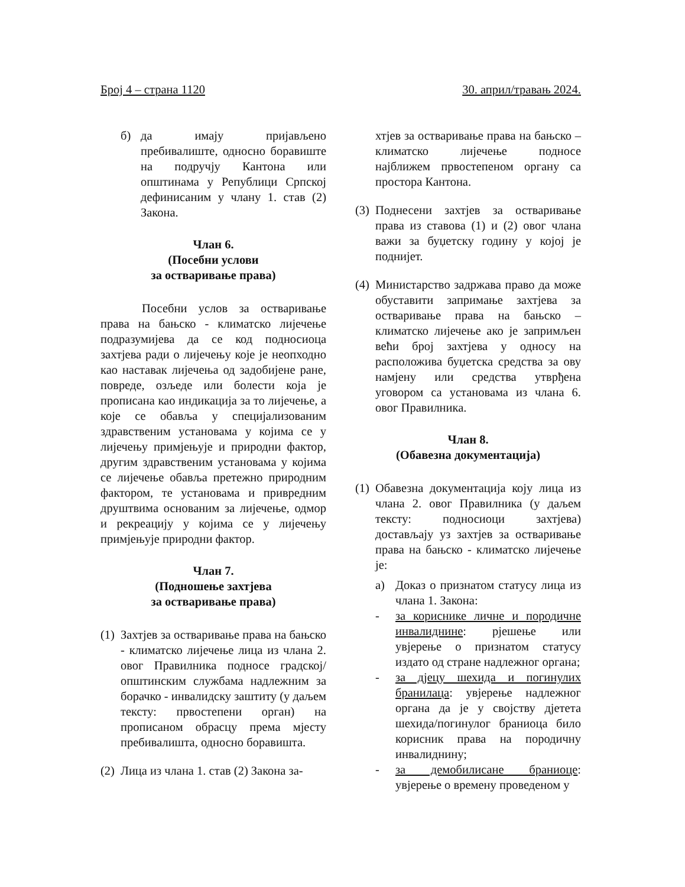Број 4 – страна 1120 30. април/травањ 2024.
б) да имају пријављено пребивалиште, односно боравиште на подручју Кантона или општинама у Републици Српској дефинисаним у члану 1. став (2) Закона.
Члан 6.
(Посебни услови
за остваривање права)
Посебни услов за остваривање права на бањско - климатско лијечење подразумијева да се код подносиоца захтјева ради о лијечењу које је неопходно као наставак лијечења од задобијене ране, повреде, озљеде или болести која је прописана као индикација за то лијечење, а које се обавља у специјализованим здравственим установама у којима се у лијечењу примјењује и природни фактор, другим здравственим установама у којима се лијечење обавља претежно природним фактором, те установама и привредним друштвима основаним за лијечење, одмор и рекреацију у којима се у лијечењу примјењује природни фактор.
Члан 7.
(Подношење захтјева
за остваривање права)
(1)
Захтјев за остваривање права на бањско - климатско лијечење лица из члана 2. овог Правилника подносе градској/општинским службама надлежним за борачко - инвалидску заштиту (у даљем тексту: првостепени орган) на прописаном обрасцу према мјесту пребивалишта, односно боравишта.
(2)
Лица из члана 1. став (2) Закона за-
хтјев за остваривање права на бањско – климатско лијечење подносе најближем првостепеном органу са простора Кантона.
(3)
Поднесени захтјев за остваривање права из ставова (1) и (2) овог члана важи за буџетску годину у којој је поднијет.
(4)
Министарство задржава право да може обуставити запримање захтјева за остваривање права на бањско – климатско лијечење ако је запримљен већи број захтјева у односу на расположива буџетска средства за ову намјену или средства утврђена уговором са установама из члана 6. овог Правилника.
Члан 8.
(Обавезна документација)
(1)
Обавезна документација коју лица из члана 2. овог Правилника (у даљем тексту: подносиоци захтјева) достављају уз захтјев за остваривање права на бањско - климатско лијечење је:
а) Доказ о признатом статусу лица из члана 1. Закона:
- за кориснике личне и породичне инвалиднине: рјешење или увјерење о признатом статусу издато од стране надлежног органа;
- за дјецу шехида и погинулих бранилаца: увјерење надлежног органа да је у својству дјетета шехида/погинулог браниоца било корисник права на породичну инвалиднину;
- за демобилисане браниоце: увјерење о времену проведеном у